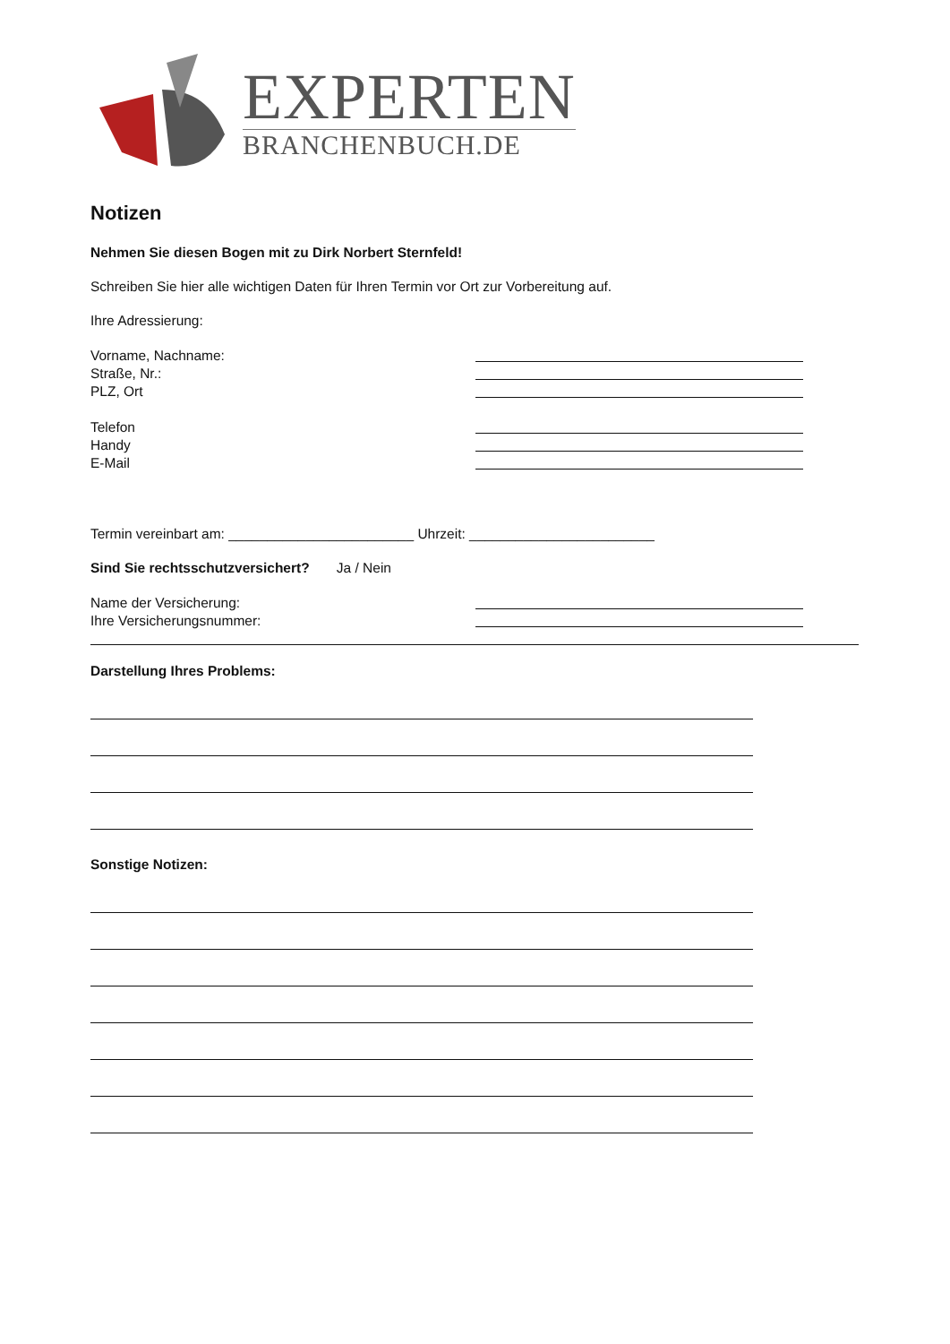EXPERTEN
BRANCHENBUCH.DE
Notizen
Nehmen Sie diesen Bogen mit zu Dirk Norbert Sternfeld!
Schreiben Sie hier alle wichtigen Daten für Ihren Termin vor Ort zur Vorbereitung auf.
Ihre Adressierung:
Vorname, Nachname:
Straße, Nr.:
PLZ, Ort
Telefon
Handy
E-Mail
Termin vereinbart am: ________________________ Uhrzeit: ________________________
Sind Sie rechtsschutzversichert? Ja / Nein
Name der Versicherung:
Ihre Versicherungsnummer:
Darstellung Ihres Problems:
Sonstige Notizen: